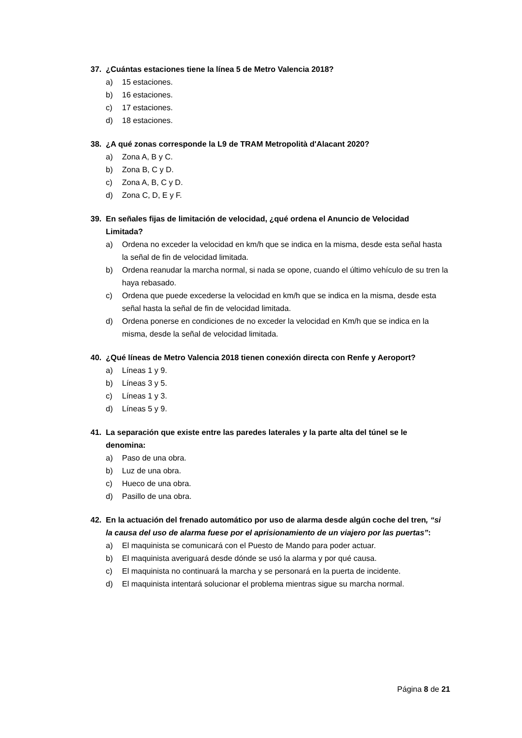37. ¿Cuántas estaciones tiene la línea 5 de Metro Valencia 2018?
a) 15 estaciones.
b) 16 estaciones.
c) 17 estaciones.
d) 18 estaciones.
38. ¿A qué zonas corresponde la L9 de TRAM Metropolità d'Alacant 2020?
a) Zona A, B y C.
b) Zona B, C y D.
c) Zona A, B, C y D.
d) Zona C, D, E y F.
39. En señales fijas de limitación de velocidad, ¿qué ordena el Anuncio de Velocidad Limitada?
a) Ordena no exceder la velocidad en km/h que se indica en la misma, desde esta señal hasta la señal de fin de velocidad limitada.
b) Ordena reanudar la marcha normal, si nada se opone, cuando el último vehículo de su tren la haya rebasado.
c) Ordena que puede excederse la velocidad en km/h que se indica en la misma, desde esta señal hasta la señal de fin de velocidad limitada.
d) Ordena ponerse en condiciones de no exceder la velocidad en Km/h que se indica en la misma, desde la señal de velocidad limitada.
40. ¿Qué líneas de Metro Valencia 2018 tienen conexión directa con Renfe y Aeroport?
a) Líneas 1 y 9.
b) Líneas 3 y 5.
c) Líneas 1 y 3.
d) Líneas 5 y 9.
41. La separación que existe entre las paredes laterales y la parte alta del túnel se le denomina:
a) Paso de una obra.
b) Luz de una obra.
c) Hueco de una obra.
d) Pasillo de una obra.
42. En la actuación del frenado automático por uso de alarma desde algún coche del tren, “si la causa del uso de alarma fuese por el aprisionamiento de un viajero por las puertas”:
a) El maquinista se comunicará con el Puesto de Mando para poder actuar.
b) El maquinista averiguará desde dónde se usó la alarma y por qué causa.
c) El maquinista no continuará la marcha y se personará en la puerta de incidente.
d) El maquinista intentará solucionar el problema mientras sigue su marcha normal.
Página 8 de 21